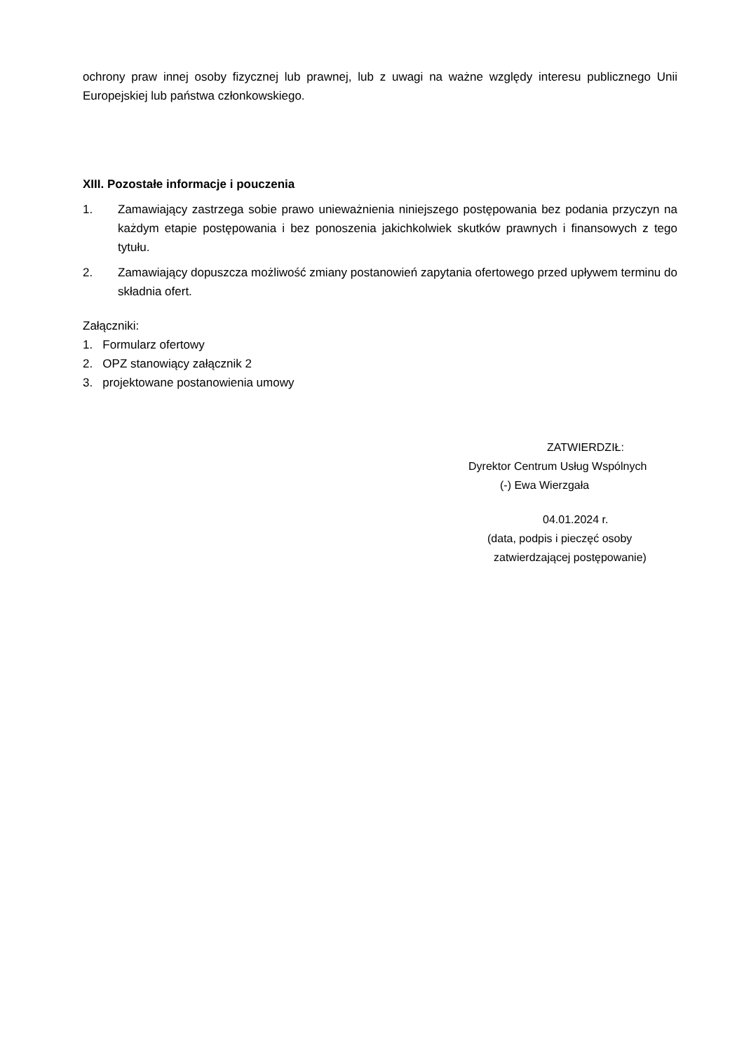ochrony praw innej osoby fizycznej lub prawnej, lub z uwagi na ważne względy interesu publicznego Unii Europejskiej lub państwa członkowskiego.
XIII. Pozostałe informacje i pouczenia
1. Zamawiający zastrzega sobie prawo unieważnienia niniejszego postępowania bez podania przyczyn na każdym etapie postępowania i bez ponoszenia jakichkolwiek skutków prawnych i finansowych z tego tytułu.
2. Zamawiający dopuszcza możliwość zmiany postanowień zapytania ofertowego przed upływem terminu do składnia ofert.
Załączniki:
1. Formularz ofertowy
2. OPZ stanowiący załącznik 2
3. projektowane postanowienia umowy
ZATWIERDZIŁ:
Dyrektor Centrum Usług Wspólnych
(-) Ewa Wierzgała
04.01.2024 r.
(data, podpis i pieczęć osoby
zatwierdzającej postępowanie)